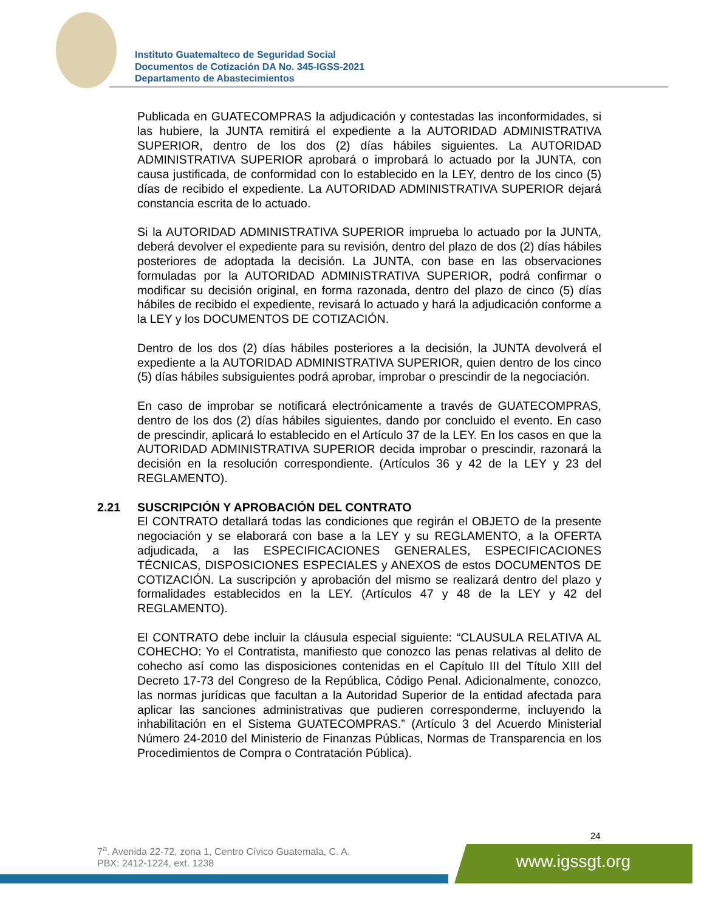Instituto Guatemalteco de Seguridad Social
Documentos de Cotización DA No. 345-IGSS-2021
Departamento de Abastecimientos
Publicada en GUATECOMPRAS la adjudicación y contestadas las inconformidades, si las hubiere, la JUNTA remitirá el expediente a la AUTORIDAD ADMINISTRATIVA SUPERIOR, dentro de los dos (2) días hábiles siguientes. La AUTORIDAD ADMINISTRATIVA SUPERIOR aprobará o improbará lo actuado por la JUNTA, con causa justificada, de conformidad con lo establecido en la LEY, dentro de los cinco (5) días de recibido el expediente. La AUTORIDAD ADMINISTRATIVA SUPERIOR dejará constancia escrita de lo actuado.
Si la AUTORIDAD ADMINISTRATIVA SUPERIOR imprueba lo actuado por la JUNTA, deberá devolver el expediente para su revisión, dentro del plazo de dos (2) días hábiles posteriores de adoptada la decisión. La JUNTA, con base en las observaciones formuladas por la AUTORIDAD ADMINISTRATIVA SUPERIOR, podrá confirmar o modificar su decisión original, en forma razonada, dentro del plazo de cinco (5) días hábiles de recibido el expediente, revisará lo actuado y hará la adjudicación conforme a la LEY y los DOCUMENTOS DE COTIZACIÓN.
Dentro de los dos (2) días hábiles posteriores a la decisión, la JUNTA devolverá el expediente a la AUTORIDAD ADMINISTRATIVA SUPERIOR, quien dentro de los cinco (5) días hábiles subsiguientes podrá aprobar, improbar o prescindir de la negociación.
En caso de improbar se notificará electrónicamente a través de GUATECOMPRAS, dentro de los dos (2) días hábiles siguientes, dando por concluido el evento. En caso de prescindir, aplicará lo establecido en el Artículo 37 de la LEY. En los casos en que la AUTORIDAD ADMINISTRATIVA SUPERIOR decida improbar o prescindir, razonará la decisión en la resolución correspondiente. (Artículos 36 y 42 de la LEY y 23 del REGLAMENTO).
2.21 SUSCRIPCIÓN Y APROBACIÓN DEL CONTRATO
El CONTRATO detallará todas las condiciones que regirán el OBJETO de la presente negociación y se elaborará con base a la LEY y su REGLAMENTO, a la OFERTA adjudicada, a las ESPECIFICACIONES GENERALES, ESPECIFICACIONES TÉCNICAS, DISPOSICIONES ESPECIALES y ANEXOS de estos DOCUMENTOS DE COTIZACIÓN. La suscripción y aprobación del mismo se realizará dentro del plazo y formalidades establecidos en la LEY. (Artículos 47 y 48 de la LEY y 42 del REGLAMENTO).
El CONTRATO debe incluir la cláusula especial siguiente: “CLAUSULA RELATIVA AL COHECHO: Yo el Contratista, manifiesto que conozco las penas relativas al delito de cohecho así como las disposiciones contenidas en el Capítulo III del Título XIII del Decreto 17-73 del Congreso de la República, Código Penal. Adicionalmente, conozco, las normas jurídicas que facultan a la Autoridad Superior de la entidad afectada para aplicar las sanciones administrativas que pudieren corresponderme, incluyendo la inhabilitación en el Sistema GUATECOMPRAS.” (Artículo 3 del Acuerdo Ministerial Número 24-2010 del Ministerio de Finanzas Públicas, Normas de Transparencia en los Procedimientos de Compra o Contratación Pública).
24
7<sup>a</sup>. Avenida 22-72, zona 1, Centro Cívico Guatemala, C. A.
PBX: 2412-1224, ext. 1238
www.igssgt.org